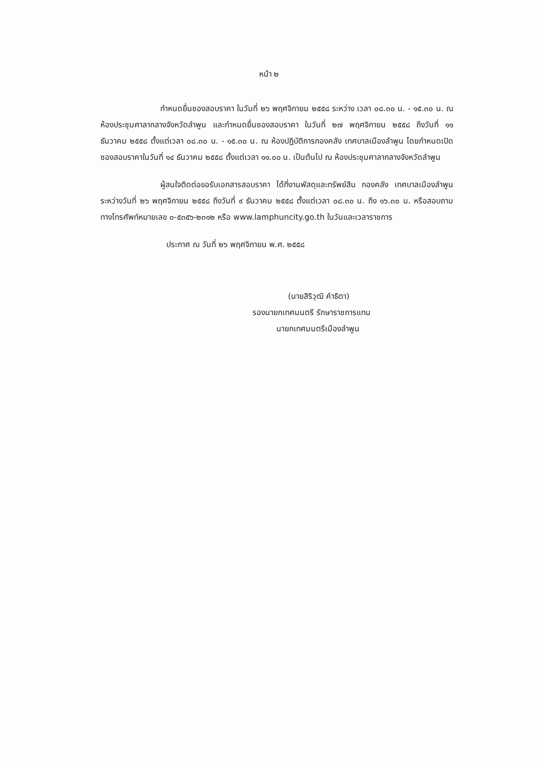หน้า ๒
กำหนดยื่นซองสอบราคา ในวันที่ ๒๖ พฤศจิกายน ๒๕๕๘ ระหว่าง เวลา ๐๘.๓๐ น. - ๑๕.๓๐ น. ณ ห้องประชุมศาลากลางจังหวัดลำพูน และกำหนดยื่นซองสอบราคา ในวันที่ ๒๗ พฤศจิกายน ๒๕๕๘ ถึงวันที่ ๑๑ ธันวาคม ๒๕๕๘ ตั้งแต่เวลา ๐๘.๓๐ น. - ๑๕.๓๐ น. ณ ห้องปฏิบัติการกองคลัง เทศบาลเมืองลำพูน โดยกำหนดเปิดซองสอบราคาในวันที่ ๑๔ ธันวาคม ๒๕๕๘ ตั้งแต่เวลา ๑๑.๐๐ น. เป็นต้นไป ณ ห้องประชุมศาลากลางจังหวัดลำพูน
ผู้สนใจติดต่อขอรับเอกสารสอบราคา ได้ที่งานพัสดุและทรัพย์สิน กองคลัง เทศบาลเมืองลำพูน ระหว่างวันที่ ๒๖ พฤศจิกายน ๒๕๕๘ ถึงวันที่ ๙ ธันวาคม ๒๕๕๘ ตั้งแต่เวลา ๐๘.๓๐ น. ถึง ๑๖.๓๐ น. หรือสอบถามทางโทรศัพท์หมายเลข ๐-๕๓๕๖-๒๓๑๒ หรือ www.lamphuncity.go.th ในวันและเวลาราชการ
ประกาศ ณ วันที่ ๒๖ พฤศจิกายน พ.ศ. ๒๕๕๘
(นายสิริวุฒิ คำธิตา)
รองนายกเทศมนตรี รักษาราชการแทน
นายกเทศมนตรีเมืองลำพูน